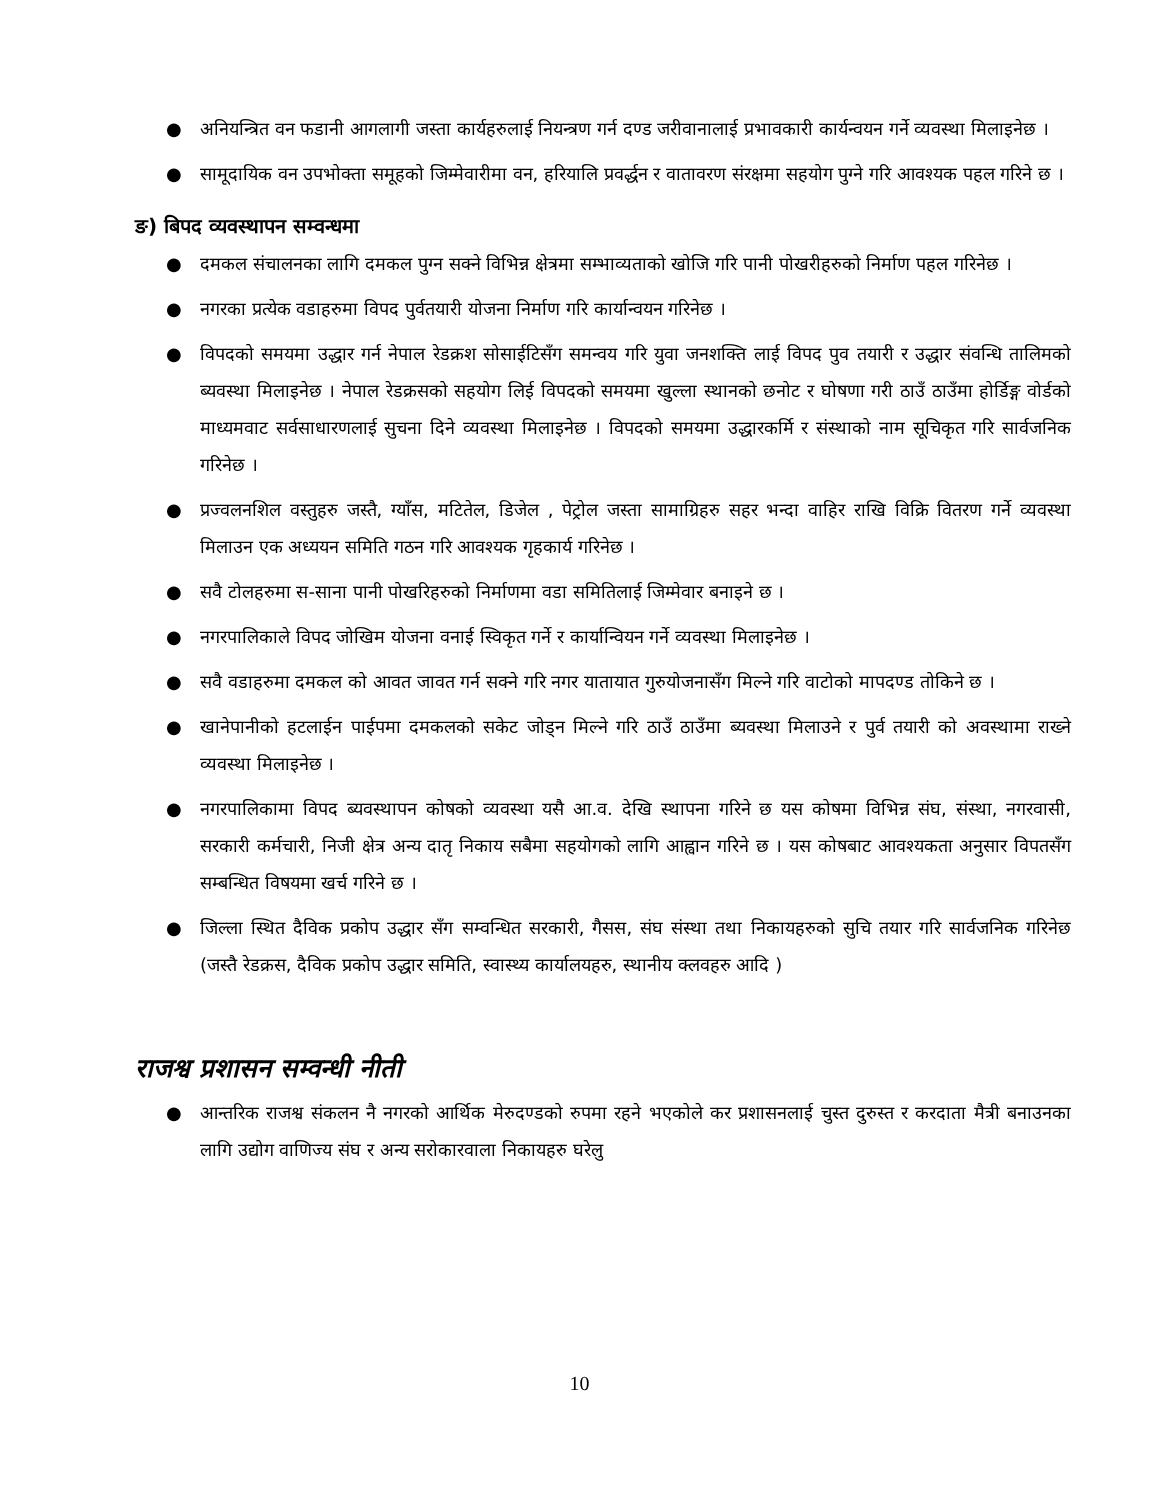● अनियन्त्रित वन फडानी आगलागी जस्ता कार्यहरुलाई नियन्त्रण गर्न दण्ड जरीवानालाई प्रभावकारी कार्यन्वयन गर्ने व्यवस्था मिलाइनेछ ।
● सामूदायिक वन उपभोक्ता समूहको जिम्मेवारीमा वन, हरियालि प्रवर्द्धन र वातावरण संरक्षमा सहयोग पुग्ने गरि आवश्यक पहल गरिने छ ।
ङ) बिपद व्यवस्थापन सम्वन्धमा
● दमकल संचालनका लागि दमकल पुग्न सक्ने विभिन्न क्षेत्रमा सम्भाव्यताको खोजि गरि पानी पोखरीहरुको निर्माण पहल गरिनेछ ।
● नगरका प्रत्येक वडाहरुमा विपद पुर्वतयारी योजना निर्माण गरि कार्यान्वयन गरिनेछ ।
● विपदको समयमा उद्धार गर्न नेपाल रेडक्रश सोसाईटिसँग समन्वय गरि युवा जनशक्ति लाई विपद पुव तयारी र उद्धार संवन्धि तालिमको ब्यवस्था मिलाइनेछ । नेपाल रेडक्रसको सहयोग लिई विपदको समयमा खुल्ला स्थानको छनोट र घोषणा गरी ठाउँ ठाउँमा होर्डिङ्ग वोर्डको माध्यमवाट सर्वसाधारणलाई सुचना दिने व्यवस्था मिलाइनेछ । विपदको समयमा उद्धारकर्मि र संस्थाको नाम सूचिकृत गरि सार्वजनिक गरिनेछ ।
● प्रज्वलनशिल वस्तुहरु जस्तै, ग्याँस, मटितेल, डिजेल , पेट्रोल जस्ता सामाग्रिहरु सहर भन्दा वाहिर राखि विक्रि वितरण गर्ने व्यवस्था मिलाउन एक अध्ययन समिति गठन गरि आवश्यक गृहकार्य गरिनेछ ।
● सवै टोलहरुमा स-साना पानी पोखरिहरुको निर्माणमा वडा समितिलाई जिम्मेवार बनाइने छ ।
● नगरपालिकाले विपद जोखिम योजना वनाई स्विकृत गर्ने र कार्यान्वियन गर्ने व्यवस्था मिलाइनेछ ।
● सवै वडाहरुमा दमकल को आवत जावत गर्न सक्ने गरि नगर यातायात गुरुयोजनासँग मिल्ने गरि वाटोको मापदण्ड तोकिने छ ।
● खानेपानीको हटलाईन पाईपमा दमकलको सकेट जोड्न मिल्ने गरि ठाउँ ठाउँमा ब्यवस्था मिलाउने र पुर्व तयारी को अवस्थामा राख्ने व्यवस्था मिलाइनेछ ।
● नगरपालिकामा विपद ब्यवस्थापन कोषको व्यवस्था यसै आ.व. देखि स्थापना गरिने छ यस कोषमा विभिन्न संघ, संस्था, नगरवासी, सरकारी कर्मचारी, निजी क्षेत्र अन्य दातृ निकाय सबैमा सहयोगको लागि आह्वान गरिने छ । यस कोषबाट आवश्यकता अनुसार विपतसँग सम्बन्धित विषयमा खर्च गरिने छ ।
● जिल्ला स्थित दैविक प्रकोप उद्धार सँग सम्वन्धित सरकारी, गैसस, संघ संस्था तथा निकायहरुको सुचि तयार गरि सार्वजनिक गरिनेछ (जस्तै रेडक्रस, दैविक प्रकोप उद्धार समिति, स्वास्थ्य कार्यालयहरु, स्थानीय क्लवहरु आदि )
राजश्व प्रशासन सम्वन्धी नीती
● आन्तरिक राजश्व संकलन नै नगरको आर्थिक मेरुदण्डको रुपमा रहने भएकोले कर प्रशासनलाई चुस्त दुरुस्त र करदाता मैत्री बनाउनका लागि उद्योग वाणिज्य संघ र अन्य सरोकारवाला निकायहरु घरेलु
10